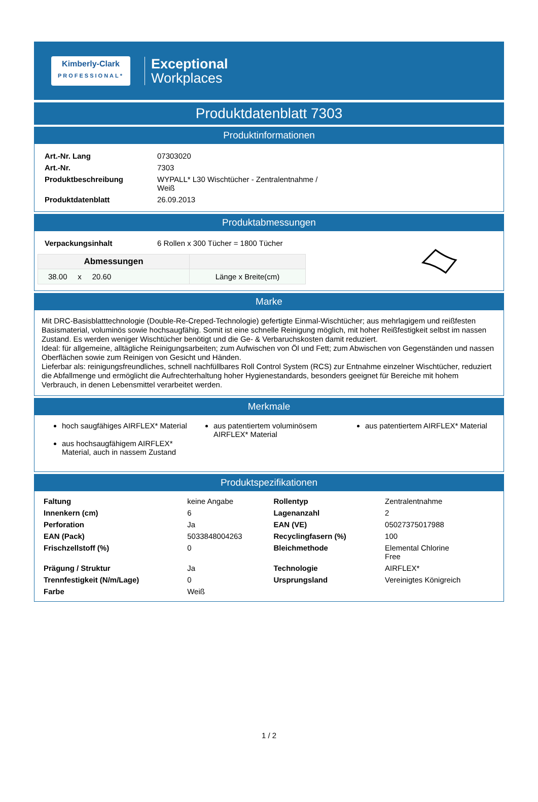Kimberly-Clark
PROFESSIONAL*
Exceptional
Workplaces
Produktdatenblatt 7303
Produktinformationen
| Art.-Nr. Lang | 07303020 |
| Art.-Nr. | 7303 |
| Produktbeschreibung | WYPALL* L30 Wischtücher - Zentralentnahme / Weiß |
| Produktdatenblatt | 26.09.2013 |
Produktabmessungen
| Verpackungsinhalt | 6 Rollen x 300 Tücher = 1800 Tücher |
| Abmessungen | |
| --- | --- |
| 38.00 x 20.60 | Länge x Breite(cm) |
Marke
Mit DRC-Basisblatttechnologie (Double-Re-Creped-Technologie) gefertigte Einmal-Wischtücher; aus mehrlagigem und reißfesten Basismaterial, voluminös sowie hochsaugfähig. Somit ist eine schnelle Reinigung möglich, mit hoher Reißfestigkeit selbst im nassen Zustand. Es werden weniger Wischtücher benötigt und die Ge- & Verbaruchskosten damit reduziert.
Ideal: für allgemeine, alltägliche Reinigungsarbeiten; zum Aufwischen von Öl und Fett; zum Abwischen von Gegenständen und nassen Oberflächen sowie zum Reinigen von Gesicht und Händen.
Lieferbar als: reinigungsfreundliches, schnell nachfüllbares Roll Control System (RCS) zur Entnahme einzelner Wischtücher, reduziert die Abfallmenge und ermöglicht die Aufrechterhaltung hoher Hygienestandards, besonders geeignet für Bereiche mit hohem Verbrauch, in denen Lebensmittel verarbeitet werden.
Merkmale
hoch saugfähiges AIRFLEX* Material
aus hochsaugfähigem AIRFLEX* Material, auch in nassem Zustand
aus patentiertem voluminösem AIRFLEX* Material
aus patentiertem AIRFLEX* Material
Produktspezifikationen
| Faltung | keine Angabe | Rollentyp | Zentralentnahme |
| Innenkern (cm) | 6 | Lagenanzahl | 2 |
| Perforation | Ja | EAN (VE) | 05027375017988 |
| EAN (Pack) | 5033848004263 | Recyclingfasern (%) | 100 |
| Frischzellstoff (%) | 0 | Bleichmethode | Elemental Chlorine Free |
| Prägung / Struktur | Ja | Technologie | AIRFLEX* |
| Trennfestigkeit (N/m/Lage) | 0 | Ursprungsland | Vereinigtes Königreich |
| Farbe | Weiß | | |
1 / 2